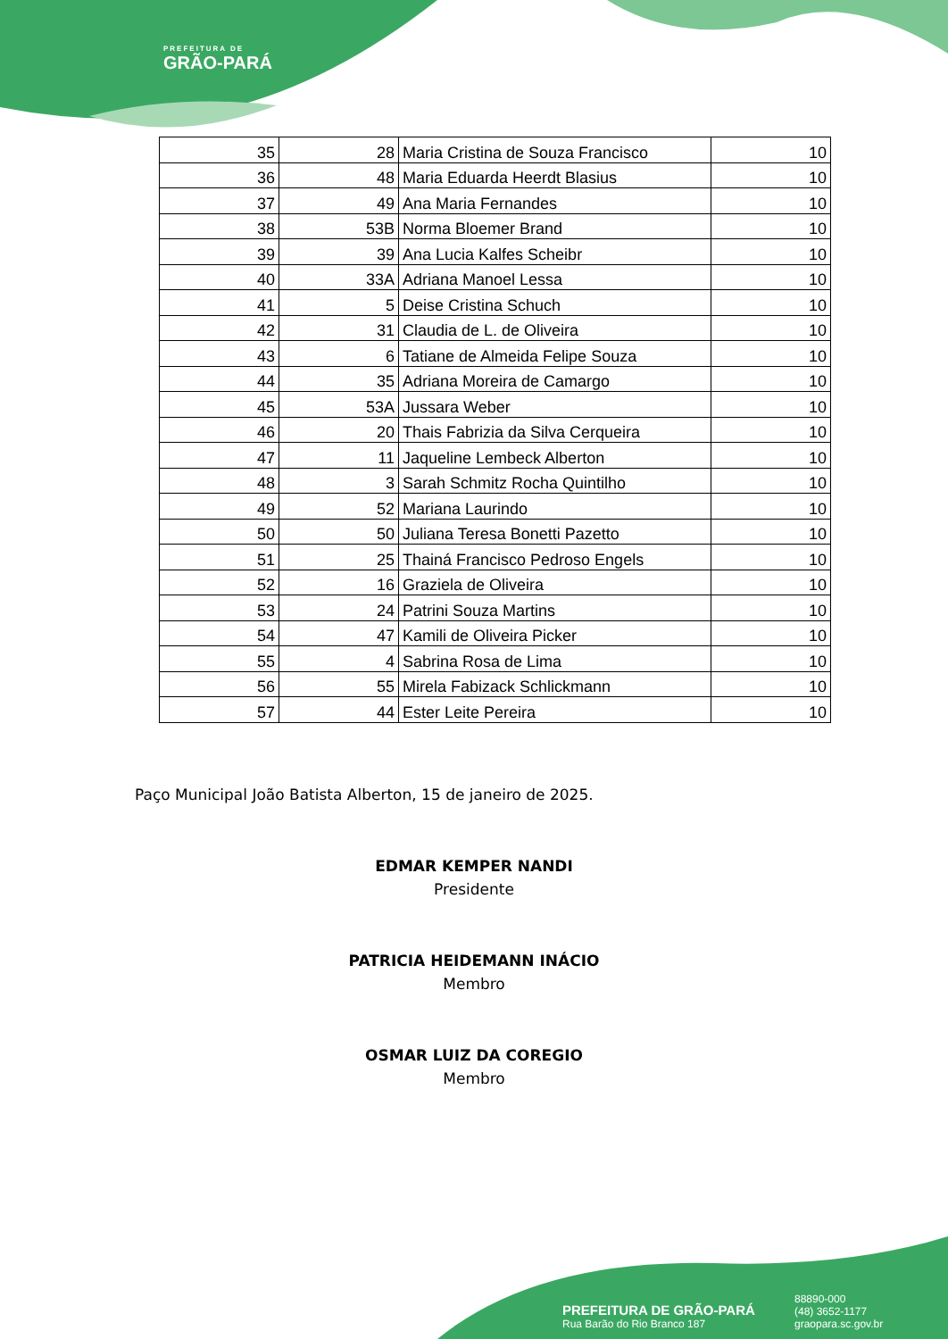PREFEITURA DE
GRÃO-PARÁ
| 35 | 28 | Maria Cristina de Souza Francisco | 10 |
| 36 | 48 | Maria Eduarda Heerdt Blasius | 10 |
| 37 | 49 | Ana Maria Fernandes | 10 |
| 38 | 53B | Norma Bloemer Brand | 10 |
| 39 | 39 | Ana Lucia Kalfes Scheibr | 10 |
| 40 | 33A | Adriana Manoel Lessa | 10 |
| 41 | 5 | Deise Cristina Schuch | 10 |
| 42 | 31 | Claudia de L. de Oliveira | 10 |
| 43 | 6 | Tatiane de Almeida Felipe Souza | 10 |
| 44 | 35 | Adriana Moreira de Camargo | 10 |
| 45 | 53A | Jussara Weber | 10 |
| 46 | 20 | Thais Fabrizia da Silva Cerqueira | 10 |
| 47 | 11 | Jaqueline Lembeck Alberton | 10 |
| 48 | 3 | Sarah Schmitz Rocha Quintilho | 10 |
| 49 | 52 | Mariana Laurindo | 10 |
| 50 | 50 | Juliana Teresa Bonetti Pazetto | 10 |
| 51 | 25 | Thainá Francisco Pedroso Engels | 10 |
| 52 | 16 | Graziela de Oliveira | 10 |
| 53 | 24 | Patrini Souza Martins | 10 |
| 54 | 47 | Kamili de Oliveira Picker | 10 |
| 55 | 4 | Sabrina Rosa de Lima | 10 |
| 56 | 55 | Mirela Fabizack Schlickmann | 10 |
| 57 | 44 | Ester Leite Pereira | 10 |
Paço Municipal João Batista Alberton, 15 de janeiro de 2025.
EDMAR KEMPER NANDI
Presidente
PATRICIA HEIDEMANN INÁCIO
Membro
OSMAR LUIZ DA COREGIO
Membro
PREFEITURA DE GRÃO-PARÁ
Rua Barão do Rio Branco 187
88890-000
(48) 3652-1177
graopara.sc.gov.br